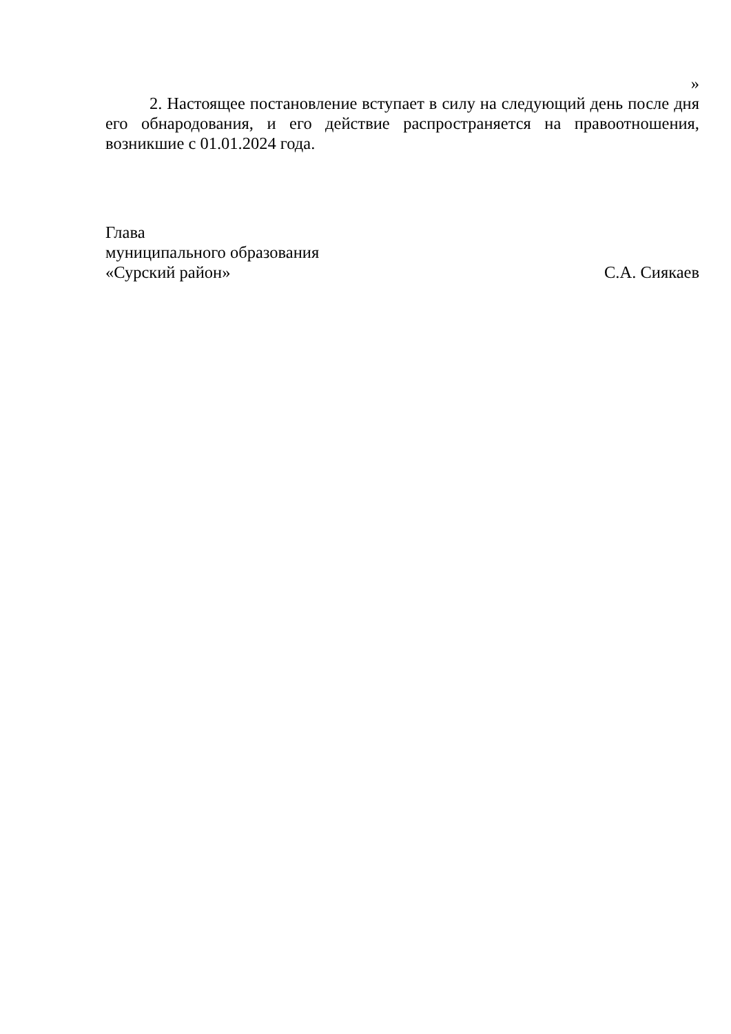»
2. Настоящее постановление вступает в силу на следующий день после дня его обнародования, и его действие распространяется на правоотношения, возникшие с 01.01.2024 года.
Глава
муниципального образования
«Сурский район»
С.А. Сиякаев